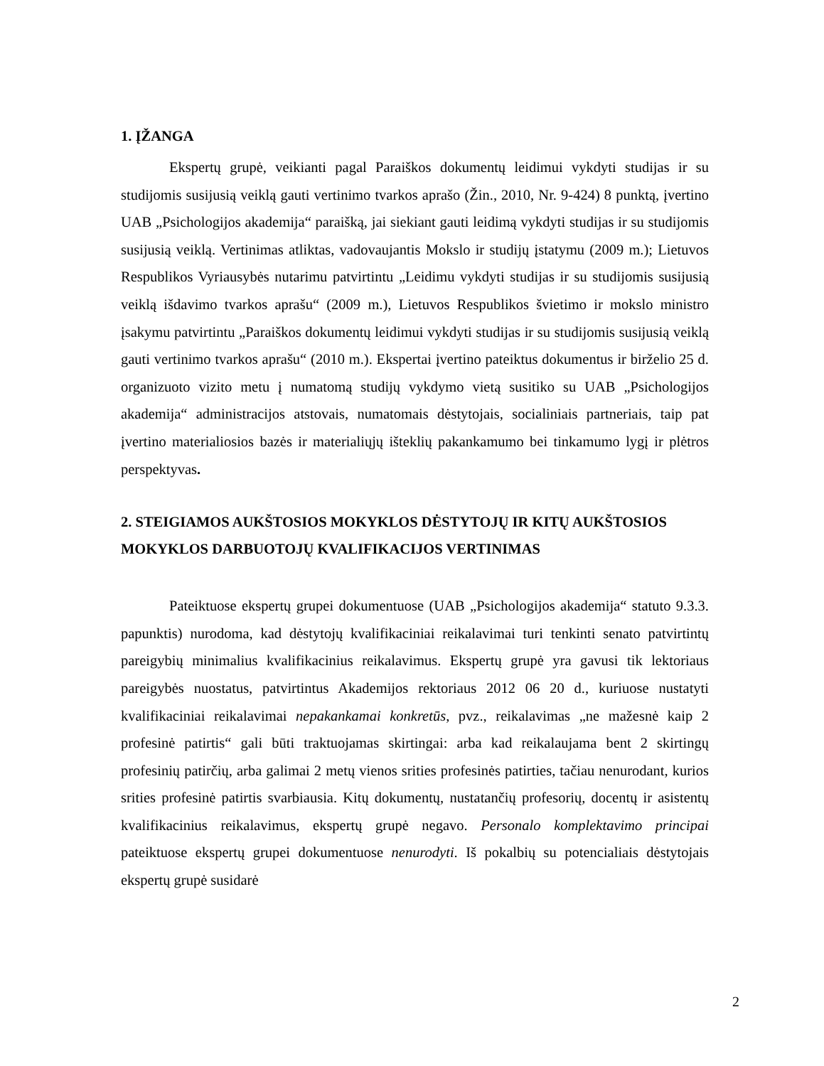1. ĮŽANGA
Ekspertų grupė, veikianti pagal Paraiškos dokumentų leidimui vykdyti studijas ir su studijomis susijusią veiklą gauti vertinimo tvarkos aprašo (Žin., 2010, Nr. 9-424) 8 punktą, įvertino UAB „Psichologijos akademija“ paraišką, jai siekiant gauti leidimą vykdyti studijas ir su studijomis susijusią veiklą. Vertinimas atliktas, vadovaujantis Mokslo ir studijų įstatymu (2009 m.); Lietuvos Respublikos Vyriausybės nutarimu patvirtintu „Leidimu vykdyti studijas ir su studijomis susijusią veiklą išdavimo tvarkos aprašu“ (2009 m.), Lietuvos Respublikos švietimo ir mokslo ministro įsakymu patvirtintu „Paraiškos dokumentų leidimui vykdyti studijas ir su studijomis susijusią veiklą gauti vertinimo tvarkos aprašu“ (2010 m.). Ekspertai įvertino pateiktus dokumentus ir birželio 25 d. organizuoto vizito metu į numatomą studijų vykdymo vietą susitiko su UAB „Psichologijos akademija“ administracijos atstovais, numatomais dėstytojais, socialiniais partneriais, taip pat įvertino materialiosios bazės ir materialiųjų išteklių pakankamumo bei tinkamumo lygį ir plėtros perspektyvas.
2. STEIGIAMOS AUKŠTOSIOS MOKYKLOS DĖSTYTOJŲ IR KITŲ AUKŠTOSIOS MOKYKLOS DARBUOTOJŲ KVALIFIKACIJOS VERTINIMAS
Pateiktuose ekspertų grupei dokumentuose (UAB „Psichologijos akademija“ statuto 9.3.3. papunktis) nurodoma, kad dėstytojų kvalifikaciniai reikalavimai turi tenkinti senato patvirtintų pareigybių minimalius kvalifikacinius reikalavimus. Ekspertų grupė yra gavusi tik lektoriaus pareigybės nuostatus, patvirtintus Akademijos rektoriaus 2012 06 20 d., kuriuose nustatyti kvalifikaciniai reikalavimai nepakankamai konkretūs, pvz., reikalavimas „ne mažesnė kaip 2 profesinė patirtis“ gali būti traktuojamas skirtingai: arba kad reikalaujama bent 2 skirtingų profesinių patirčių, arba galimai 2 metų vienos srities profesinės patirties, tačiau nenurodant, kurios srities profesinė patirtis svarbiausia. Kitų dokumentų, nustatančių profesorių, docentų ir asistentų kvalifikacinius reikalavimus, ekspertų grupė negavo. Personalo komplektavimo principai pateiktuose ekspertų grupei dokumentuose nenurodyti. Iš pokalbių su potencialiais dėstytojais ekspertų grupė susidarė
2